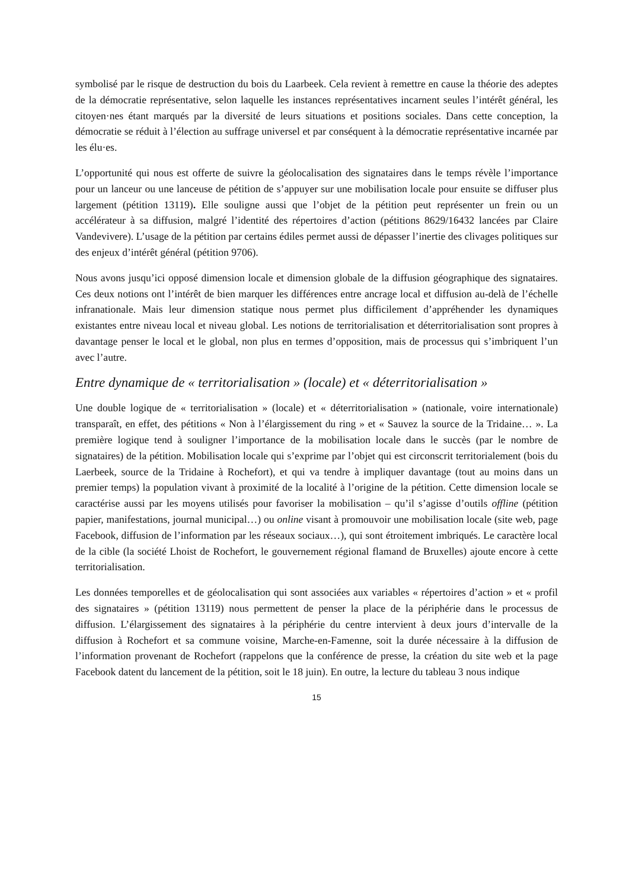symbolisé par le risque de destruction du bois du Laarbeek. Cela revient à remettre en cause la théorie des adeptes de la démocratie représentative, selon laquelle les instances représentatives incarnent seules l’intérêt général, les citoyen·nes étant marqués par la diversité de leurs situations et positions sociales. Dans cette conception, la démocratie se réduit à l’élection au suffrage universel et par conséquent à la démocratie représentative incarnée par les élu·es.
L’opportunité qui nous est offerte de suivre la géolocalisation des signataires dans le temps révèle l’importance pour un lanceur ou une lanceuse de pétition de s’appuyer sur une mobilisation locale pour ensuite se diffuser plus largement (pétition 13119). Elle souligne aussi que l’objet de la pétition peut représenter un frein ou un accélérateur à sa diffusion, malgré l’identité des répertoires d’action (pétitions 8629/16432 lancées par Claire Vandevivere). L’usage de la pétition par certains édiles permet aussi de dépasser l’inertie des clivages politiques sur des enjeux d’intérêt général (pétition 9706).
Nous avons jusqu’ici opposé dimension locale et dimension globale de la diffusion géographique des signataires. Ces deux notions ont l’intérêt de bien marquer les différences entre ancrage local et diffusion au-delà de l’échelle infranationale. Mais leur dimension statique nous permet plus difficilement d’appréhender les dynamiques existantes entre niveau local et niveau global. Les notions de territorialisation et déterritorialisation sont propres à davantage penser le local et le global, non plus en termes d’opposition, mais de processus qui s’imbriquent l’un avec l’autre.
Entre dynamique de « territorialisation » (locale) et « déterritorialisation »
Une double logique de « territorialisation » (locale) et « déterritorialisation » (nationale, voire internationale) transparaît, en effet, des pétitions « Non à l’élargissement du ring » et « Sauvez la source de la Tridaine… ». La première logique tend à souligner l’importance de la mobilisation locale dans le succès (par le nombre de signataires) de la pétition. Mobilisation locale qui s’exprime par l’objet qui est circonscrit territorialement (bois du Laerbeek, source de la Tridaine à Rochefort), et qui va tendre à impliquer davantage (tout au moins dans un premier temps) la population vivant à proximité de la localité à l’origine de la pétition. Cette dimension locale se caractérise aussi par les moyens utilisés pour favoriser la mobilisation – qu’il s’agisse d’outils offline (pétition papier, manifestations, journal municipal…) ou online visant à promouvoir une mobilisation locale (site web, page Facebook, diffusion de l’information par les réseaux sociaux…), qui sont étroitement imbriqués. Le caractère local de la cible (la société Lhoist de Rochefort, le gouvernement régional flamand de Bruxelles) ajoute encore à cette territorialisation.
Les données temporelles et de géolocalisation qui sont associées aux variables « répertoires d’action » et « profil des signataires » (pétition 13119) nous permettent de penser la place de la périphérie dans le processus de diffusion. L’élargissement des signataires à la périphérie du centre intervient à deux jours d’intervalle de la diffusion à Rochefort et sa commune voisine, Marche-en-Famenne, soit la durée nécessaire à la diffusion de l’information provenant de Rochefort (rappelons que la conférence de presse, la création du site web et la page Facebook datent du lancement de la pétition, soit le 18 juin). En outre, la lecture du tableau 3 nous indique
15